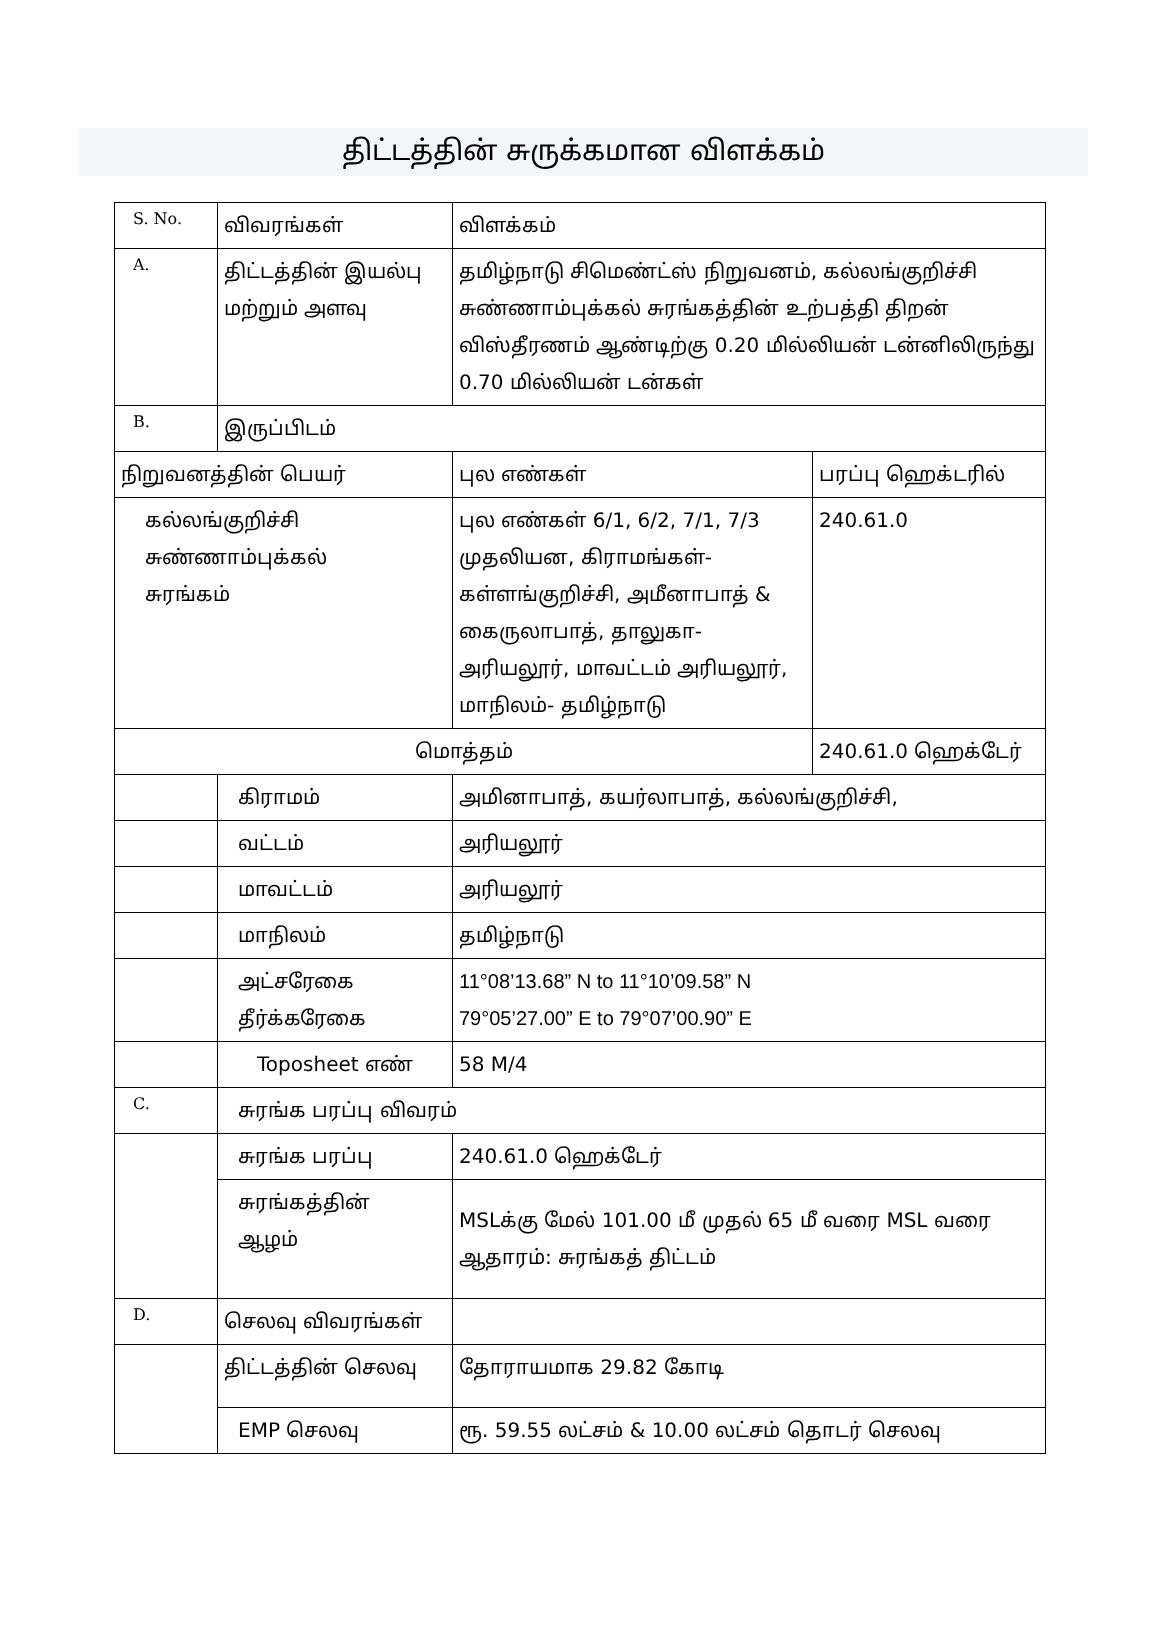திட்டத்தின் சுருக்கமான விளக்கம்
| S. No. | விவரங்கள் | விளக்கம் | |
| A. | திட்டத்தின் இயல்பு மற்றும் அளவு | தமிழ்நாடு சிமெண்ட்ஸ் நிறுவனம், கல்லங்குறிச்சி சுண்ணாம்புக்கல் சுரங்கத்தின் உற்பத்தி திறன் விஸ்தீரணம் ஆண்டிற்கு 0.20 மில்லியன் டன்னிலிருந்து 0.70 மில்லியன் டன்கள் | |
| B. | இருப்பிடம் | | |
| நிறுவனத்தின் பெயர் | | புல எண்கள் | பரப்பு ஹெக்டரில் |
| கல்லங்குறிச்சி சுண்ணாம்புக்கல் சுரங்கம் | | புல எண்கள் 6/1, 6/2, 7/1, 7/3 முதலியன, கிராமங்கள்- கள்ளங்குறிச்சி, அமீனாபாத் & கைருலாபாத், தாலுகா- அரியலூர், மாவட்டம் அரியலூர், மாநிலம்- தமிழ்நாடு | 240.61.0 |
| மொத்தம் | | | 240.61.0 ஹெக்டேர் |
| | கிராமம் | அமினாபாத், கயர்லாபாத், கல்லங்குறிச்சி, | |
| | வட்டம் | அரியலூர் | |
| | மாவட்டம் | அரியலூர் | |
| | மாநிலம் | தமிழ்நாடு | |
| | அட்சரேகை தீர்க்கரேகை | 11°08’13.68” N to 11°10’09.58” N 79°05’27.00” E to 79°07’00.90” E | |
| | Toposheet எண் | 58 M/4 | |
| C. | சுரங்க பரப்பு விவரம் | | |
| | சுரங்க பரப்பு | 240.61.0 ஹெக்டேர் | |
| | சுரங்கத்தின் ஆழம் | MSLக்கு மேல் 101.00 மீ முதல் 65 மீ வரை MSL வரை ஆதாரம்: சுரங்கத் திட்டம் | |
| D. | செலவு விவரங்கள் | | |
| | திட்டத்தின் செலவு | தோராயமாக 29.82 கோடி | |
| | EMP செலவு | ரூ. 59.55 லட்சம் & 10.00 லட்சம் தொடர் செலவு | |